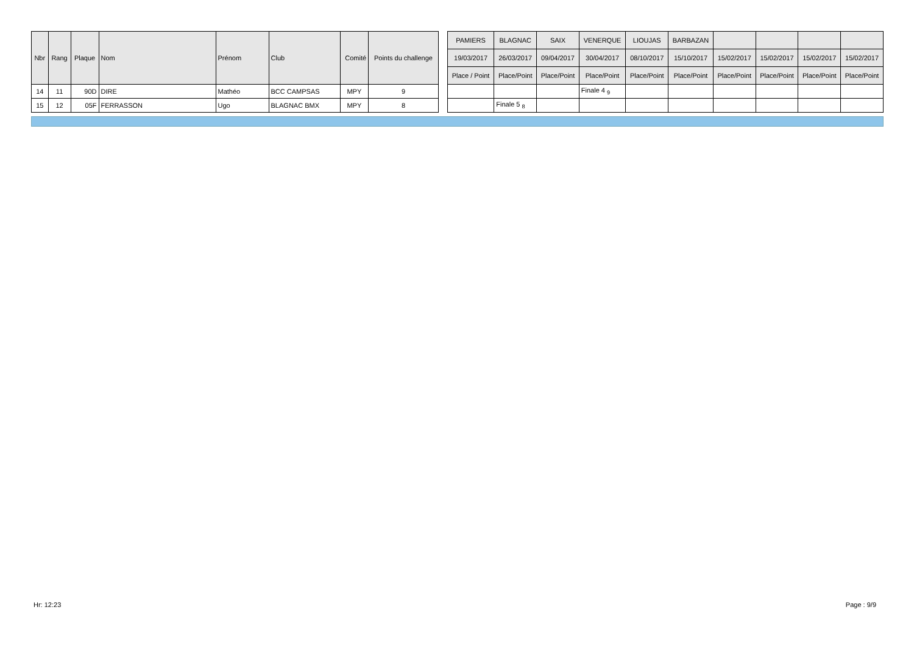| Nbr | Rang | Plaque | Nom | Prénom | Club | Comité | Points du challenge | | PAMIERS | BLAGNAC | SAIX | VENERQUE | LIOUJAS | BARBAZAN | | | | |
| | | | | | | | | | 19/03/2017 | 26/03/2017 | 09/04/2017 | 30/04/2017 | 08/10/2017 | 15/10/2017 | 15/02/2017 | 15/02/2017 | 15/02/2017 | 15/02/2017 |
| | | | | | | | | | Place / Point | Place/Point | Place/Point | Place/Point | Place/Point | Place/Point | Place/Point | Place/Point | Place/Point | Place/Point |
| 14 | 11 | 90D | DIRE | Mathéo | BCC CAMPSAS | MPY | 9 | | | | | Finale 4 <sub>9</sub> | | | | | | |
| 15 | 12 | 05F | FERRASSON | Ugo | BLAGNAC BMX | MPY | 8 | | | Finale 5 <sub>8</sub> | | | | | | | | |
Hr: 12:23 Page : 9/9